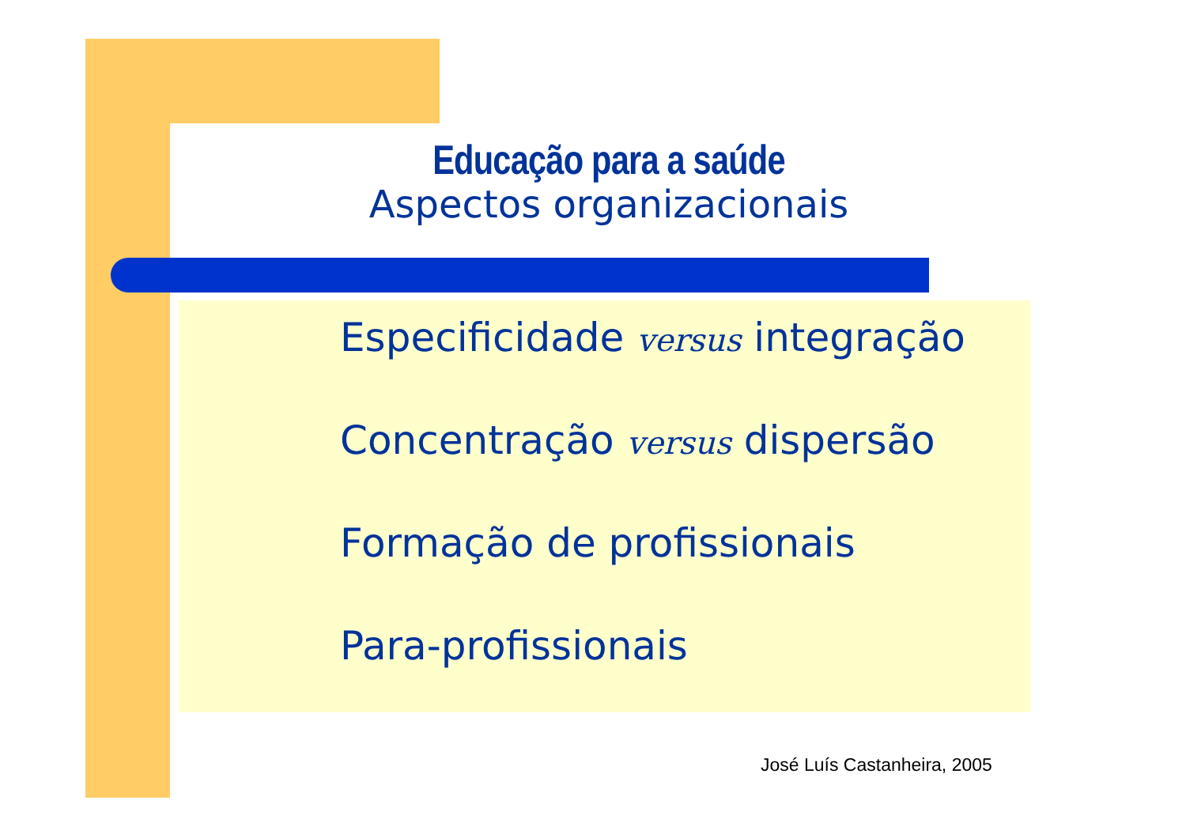Educação para a saúde
Aspectos organizacionais
Especificidade versus integração
Concentração versus dispersão
Formação de profissionais
Para-profissionais
José Luís Castanheira, 2005